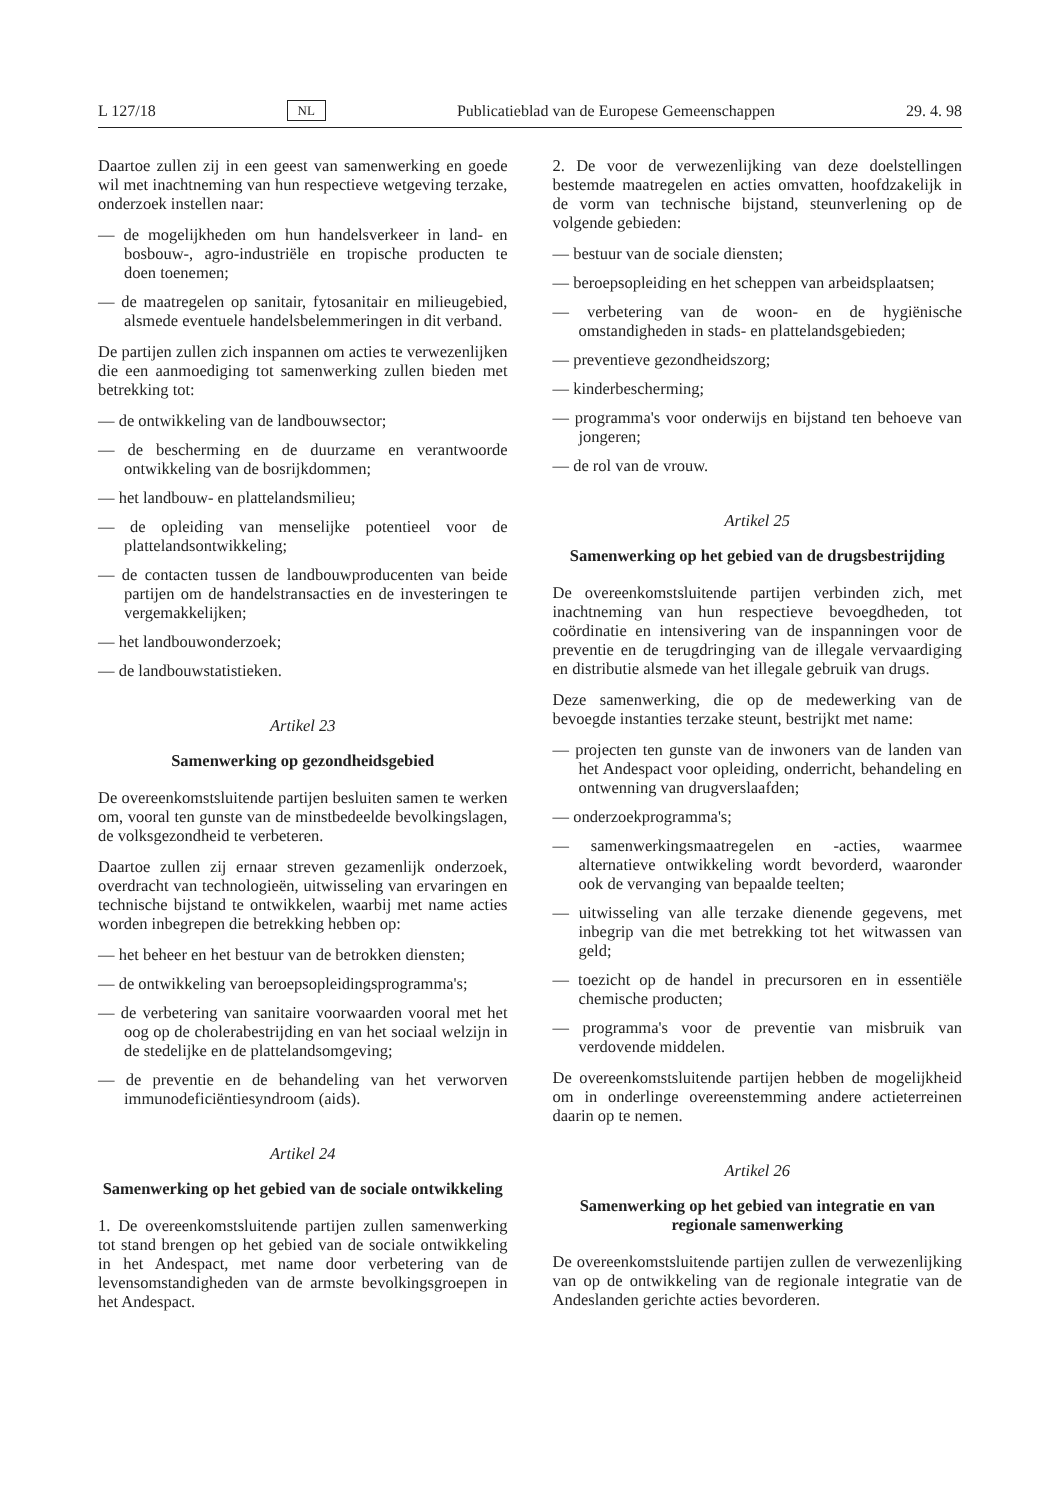L 127/18 NL Publicatieblad van de Europese Gemeenschappen 29. 4. 98
Daartoe zullen zij in een geest van samenwerking en goede wil met inachtneming van hun respectieve wetgeving terzake, onderzoek instellen naar:
— de mogelijkheden om hun handelsverkeer in land- en bosbouw-, agro-industriële en tropische producten te doen toenemen;
— de maatregelen op sanitair, fytosanitair en milieugebied, alsmede eventuele handelsbelemmeringen in dit verband.
De partijen zullen zich inspannen om acties te verwezenlijken die een aanmoediging tot samenwerking zullen bieden met betrekking tot:
— de ontwikkeling van de landbouwsector;
— de bescherming en de duurzame en verantwoorde ontwikkeling van de bosrijkdommen;
— het landbouw- en plattelandsmilieu;
— de opleiding van menselijke potentieel voor de plattelandsontwikkeling;
— de contacten tussen de landbouwproducenten van beide partijen om de handelstransacties en de investeringen te vergemakkelijken;
— het landbouwonderzoek;
— de landbouwstatistieken.
Artikel 23
Samenwerking op gezondheidsgebied
De overeenkomstsluitende partijen besluiten samen te werken om, vooral ten gunste van de minstbedeelde bevolkingslagen, de volksgezondheid te verbeteren.
Daartoe zullen zij ernaar streven gezamenlijk onderzoek, overdracht van technologieën, uitwisseling van ervaringen en technische bijstand te ontwikkelen, waarbij met name acties worden inbegrepen die betrekking hebben op:
— het beheer en het bestuur van de betrokken diensten;
— de ontwikkeling van beroepsopleidingsprogramma's;
— de verbetering van sanitaire voorwaarden vooral met het oog op de cholerabestrijding en van het sociaal welzijn in de stedelijke en de plattelandsomgeving;
— de preventie en de behandeling van het verworven immunodeficiëntiesyndroom (aids).
Artikel 24
Samenwerking op het gebied van de sociale ontwikkeling
1. De overeenkomstsluitende partijen zullen samenwerking tot stand brengen op het gebied van de sociale ontwikkeling in het Andespact, met name door verbetering van de levensomstandigheden van de armste bevolkingsgroepen in het Andespact.
2. De voor de verwezenlijking van deze doelstellingen bestemde maatregelen en acties omvatten, hoofdzakelijk in de vorm van technische bijstand, steunverlening op de volgende gebieden:
— bestuur van de sociale diensten;
— beroepsopleiding en het scheppen van arbeidsplaatsen;
— verbetering van de woon- en de hygiënische omstandigheden in stads- en plattelandsgebieden;
— preventieve gezondheidszorg;
— kinderbescherming;
— programma's voor onderwijs en bijstand ten behoeve van jongeren;
— de rol van de vrouw.
Artikel 25
Samenwerking op het gebied van de drugsbestrijding
De overeenkomstsluitende partijen verbinden zich, met inachtneming van hun respectieve bevoegdheden, tot coördinatie en intensivering van de inspanningen voor de preventie en de terugdringing van de illegale vervaardiging en distributie alsmede van het illegale gebruik van drugs.
Deze samenwerking, die op de medewerking van de bevoegde instanties terzake steunt, bestrijkt met name:
— projecten ten gunste van de inwoners van de landen van het Andespact voor opleiding, onderricht, behandeling en ontwenning van drugverslaafden;
— onderzoekprogramma's;
— samenwerkingsmaatregelen en -acties, waarmee alternatieve ontwikkeling wordt bevorderd, waaronder ook de vervanging van bepaalde teelten;
— uitwisseling van alle terzake dienende gegevens, met inbegrip van die met betrekking tot het witwassen van geld;
— toezicht op de handel in precursoren en in essentiële chemische producten;
— programma's voor de preventie van misbruik van verdovende middelen.
De overeenkomstsluitende partijen hebben de mogelijkheid om in onderlinge overeenstemming andere actieterreinen daarin op te nemen.
Artikel 26
Samenwerking op het gebied van integratie en van regionale samenwerking
De overeenkomstsluitende partijen zullen de verwezenlijking van op de ontwikkeling van de regionale integratie van de Andeslanden gerichte acties bevorderen.